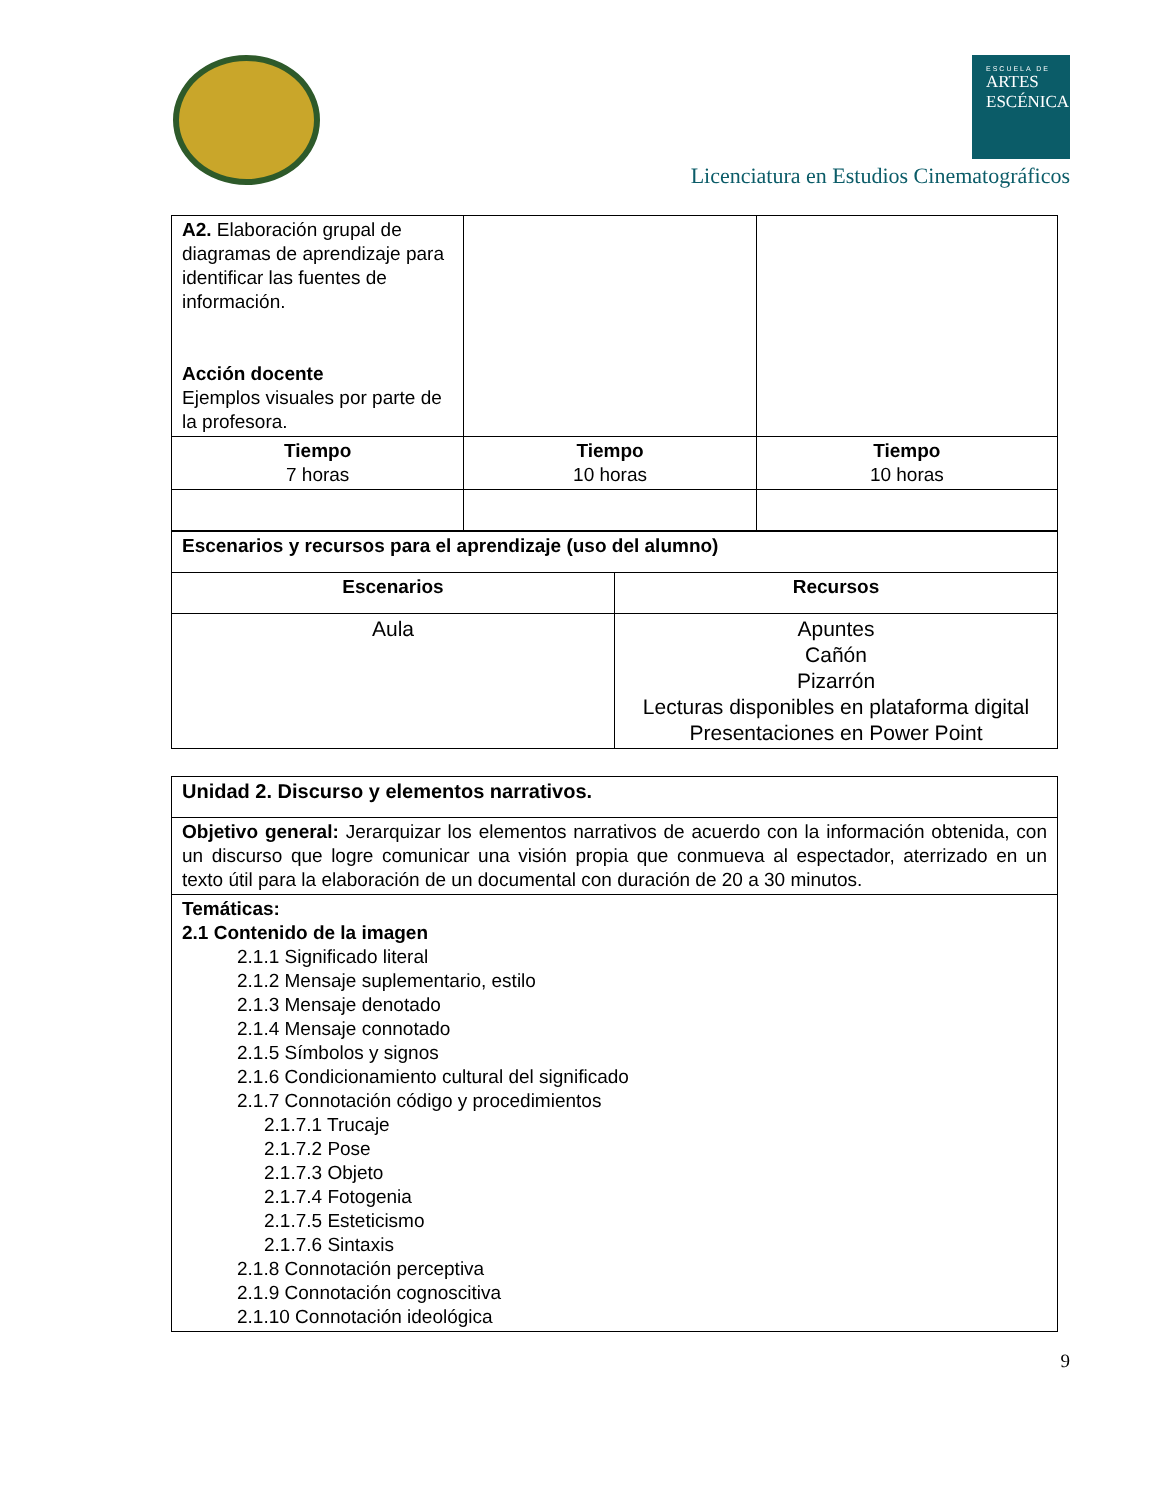ESCUELA DE
ARTES
ESCÉNICAS
Licenciatura en Estudios Cinematográficos
| A2. Elaboración grupal de diagramas de aprendizaje para identificar las fuentes de información. Acción docente Ejemplos visuales por parte de la profesora. | | |
| Tiempo 7 horas | Tiempo 10 horas | Tiempo 10 horas |
| Escenarios y recursos para el aprendizaje (uso del alumno) | |
| Escenarios | Recursos |
| Aula | Apuntes Cañón Pizarrón Lecturas disponibles en plataforma digital Presentaciones en Power Point |
| Unidad 2. Discurso y elementos narrativos. |
| Objetivo general: Jerarquizar los elementos narrativos de acuerdo con la información obtenida, con un discurso que logre comunicar una visión propia que conmueva al espectador, aterrizado en un texto útil para la elaboración de un documental con duración de 20 a 30 minutos. |
| Temáticas: 2.1 Contenido de la imagen 2.1.1 Significado literal 2.1.2 Mensaje suplementario, estilo 2.1.3 Mensaje denotado 2.1.4 Mensaje connotado 2.1.5 Símbolos y signos 2.1.6 Condicionamiento cultural del significado 2.1.7 Connotación código y procedimientos 2.1.7.1 Trucaje 2.1.7.2 Pose 2.1.7.3 Objeto 2.1.7.4 Fotogenia 2.1.7.5 Esteticismo 2.1.7.6 Sintaxis 2.1.8 Connotación perceptiva 2.1.9 Connotación cognoscitiva 2.1.10 Connotación ideológica |
9